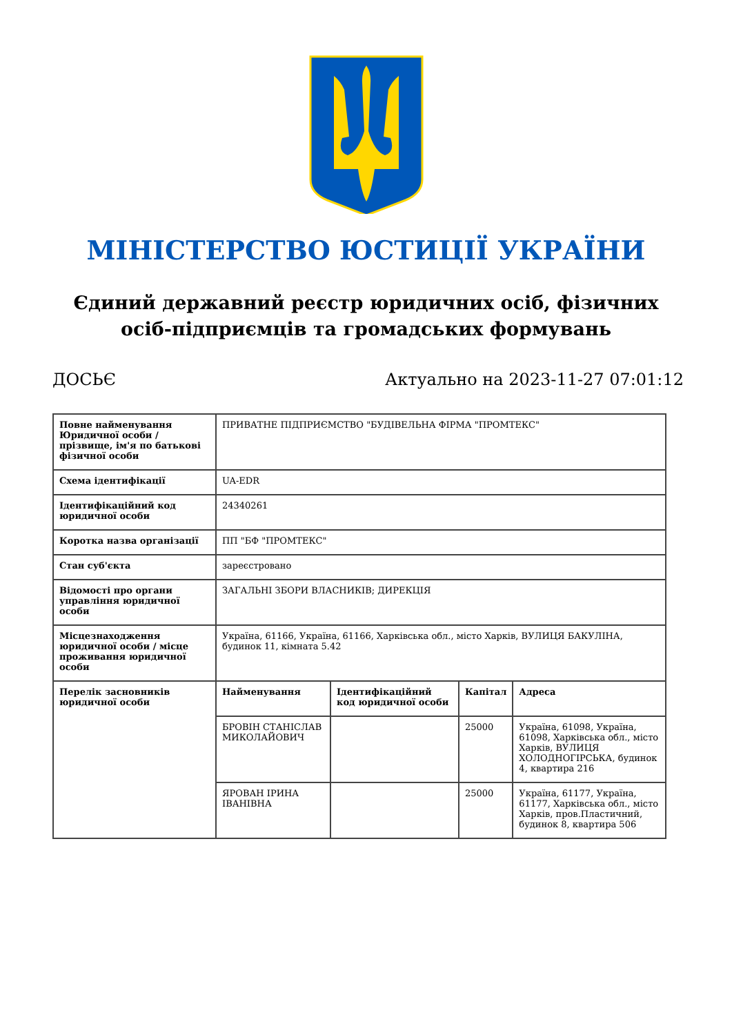МІНІСТЕРСТВО ЮСТИЦІЇ УКРАЇНИ
Єдиний державний реєстр юридичних осіб, фізичних осіб-підприємців та громадських формувань
ДОСЬЄ Актуально на 2023-11-27 07:01:12
| Повне найменування Юридичної особи / прізвище, ім'я по батькові фізичної особи | ПРИВАТНЕ ПІДПРИЄМСТВО "БУДІВЕЛЬНА ФІРМА "ПРОМТЕКС" | | | |
| Схема ідентифікації | UA-EDR | | | |
| Ідентифікаційний код юридичної особи | 24340261 | | | |
| Коротка назва організації | ПП "БФ "ПРОМТЕКС" | | | |
| Стан суб'єкта | зареєстровано | | | |
| Відомості про органи управління юридичної особи | ЗАГАЛЬНІ ЗБОРИ ВЛАСНИКІВ; ДИРЕКЦІЯ | | | |
| Місцезнаходження юридичної особи / місце проживання юридичної особи | Україна, 61166, Україна, 61166, Харківська обл., місто Харків, ВУЛИЦЯ БАКУЛІНА, будинок 11, кімната 5.42 | | | |
| Перелік засновників юридичної особи | Найменування | Ідентифікаційний код юридичної особи | Капітал | Адреса |
| | БРОВІН СТАНІСЛАВ МИКОЛАЙОВИЧ | | 25000 | Україна, 61098, Україна, 61098, Харківська обл., місто Харків, ВУЛИЦЯ ХОЛОДНОГІРСЬКА, будинок 4, квартира 216 |
| | ЯРОВАН ІРИНА ІВАНІВНА | | 25000 | Україна, 61177, Україна, 61177, Харківська обл., місто Харків, пров.Пластичний, будинок 8, квартира 506 |